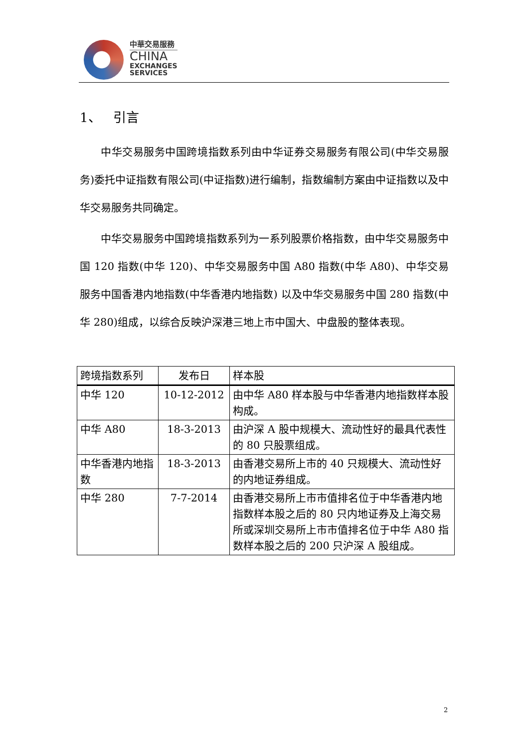中華交易服務
CHINA
EXCHANGES
SERVICES
1、 引言
中华交易服务中国跨境指数系列由中华证券交易服务有限公司(中华交易服务)委托中证指数有限公司(中证指数)进行编制，指数编制方案由中证指数以及中华交易服务共同确定。
中华交易服务中国跨境指数系列为一系列股票价格指数，由中华交易服务中国 120 指数(中华 120)、中华交易服务中国 A80 指数(中华 A80)、中华交易服务中国香港内地指数(中华香港内地指数) 以及中华交易服务中国 280 指数(中华 280)组成，以综合反映沪深港三地上市中国大、中盘股的整体表现。
| 跨境指数系列 | 发布日 | 样本股 |
| 中华 120 | 10-12-2012 | 由中华 A80 样本股与中华香港内地指数样本股构成。 |
| 中华 A80 | 18-3-2013 | 由沪深 A 股中规模大、流动性好的最具代表性的 80 只股票组成。 |
| 中华香港内地指数 | 18-3-2013 | 由香港交易所上市的 40 只规模大、流动性好的内地证券组成。 |
| 中华 280 | 7-7-2014 | 由香港交易所上市市值排名位于中华香港内地指数样本股之后的 80 只内地证券及上海交易所或深圳交易所上市市值排名位于中华 A80 指数样本股之后的 200 只沪深 A 股组成。 |
2